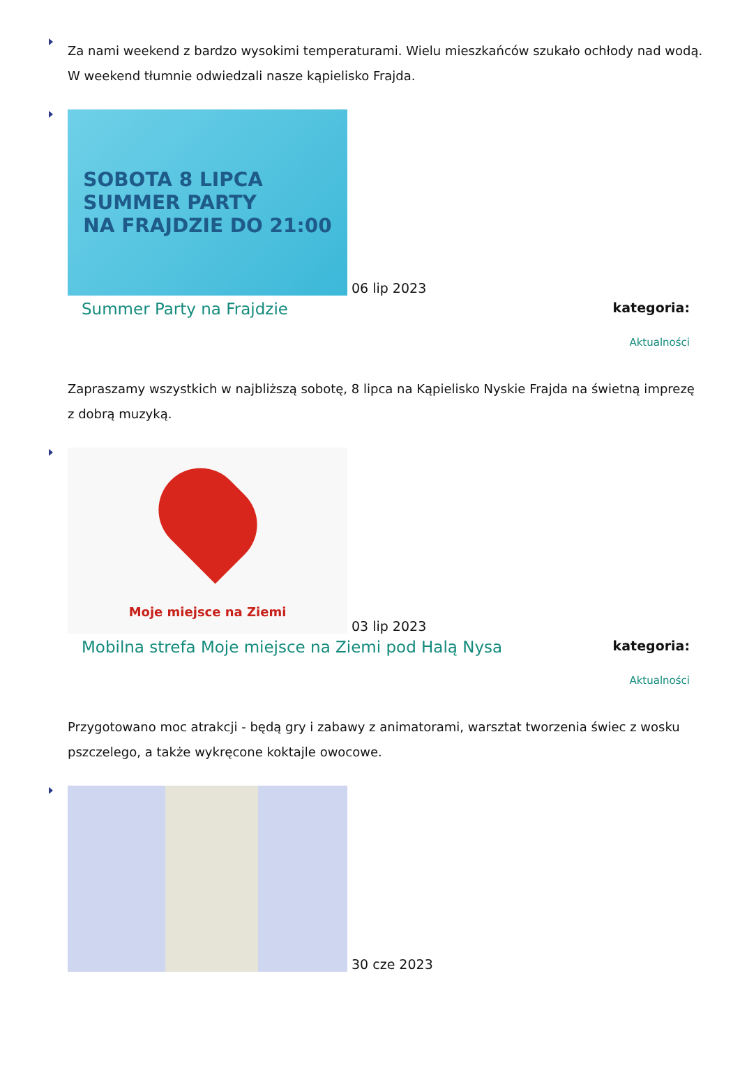Za nami weekend z bardzo wysokimi temperaturami. Wielu mieszkańców szukało ochłody nad wodą. W weekend tłumnie odwiedzali nasze kąpielisko Frajda.
SOBOTA 8 LIPCA
SUMMER PARTY
NA FRAJDZIE DO 21:00
06 lip 2023
Summer Party na Frajdzie
kategoria:
Aktualności
Zapraszamy wszystkich w najbliższą sobotę, 8 lipca na Kąpielisko Nyskie Frajda na świetną imprezę z dobrą muzyką.
Moje miejsce na Ziemi
03 lip 2023
Mobilna strefa Moje miejsce na Ziemi pod Halą Nysa
kategoria:
Aktualności
Przygotowano moc atrakcji - będą gry i zabawy z animatorami, warsztat tworzenia świec z wosku pszczelego, a także wykręcone koktajle owocowe.
30 cze 2023